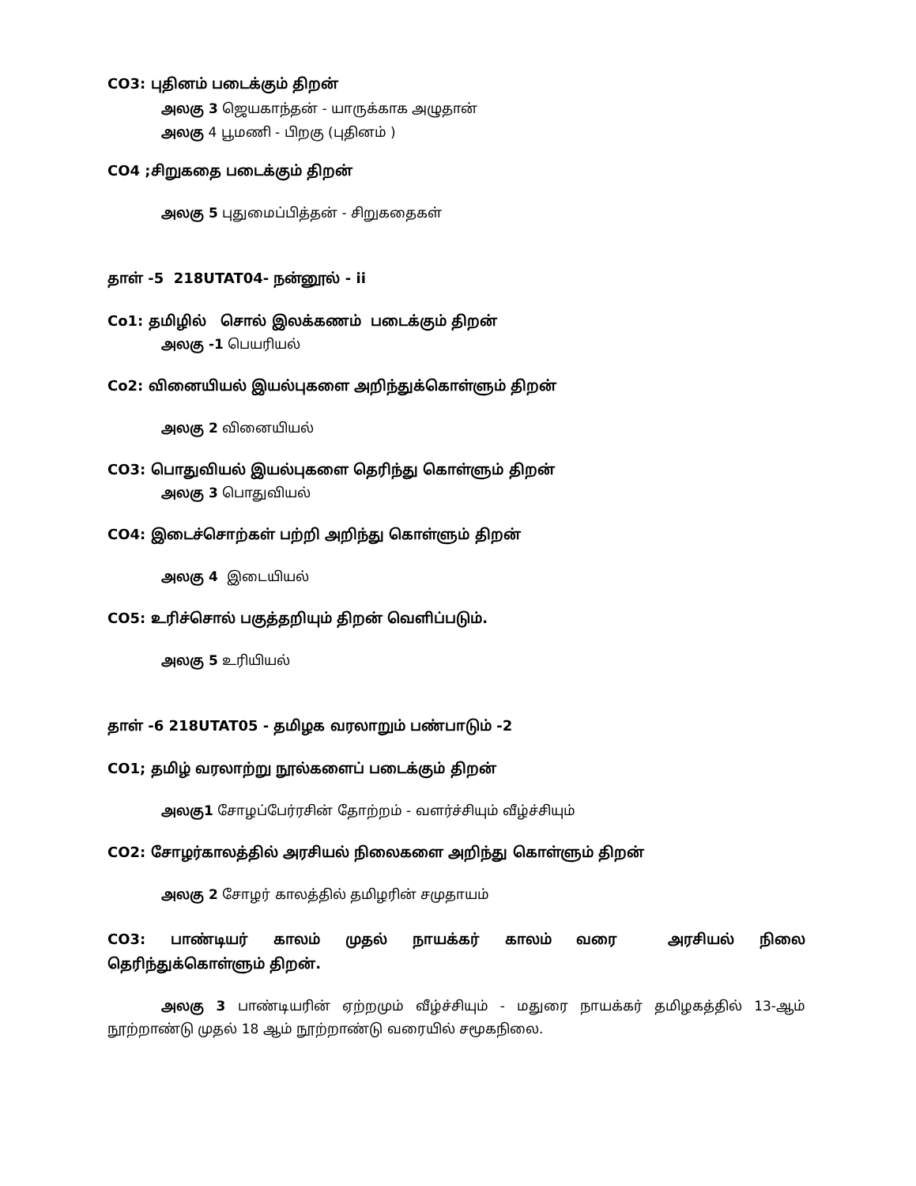CO3: புதினம் படைக்கும் திறன்
அலகு 3 ஜெயகாந்தன் - யாருக்காக அழுதான்
அலகு 4 பூமணி - பிறகு (புதினம் )
CO4 ;சிறுகதை படைக்கும் திறன்
அலகு 5 புதுமைப்பித்தன் - சிறுகதைகள்
தாள் -5 218UTAT04- நன்னூல் - ii
Co1: தமிழில் சொல் இலக்கணம் படைக்கும் திறன்
அலகு -1 பெயரியல்
Co2: வினையியல் இயல்புகளை அறிந்துக்கொள்ளும் திறன்
அலகு 2 வினையியல்
CO3: பொதுவியல் இயல்புகளை தெரிந்து கொள்ளும் திறன்
அலகு 3 பொதுவியல்
CO4: இடைச்சொற்கள் பற்றி அறிந்து கொள்ளும் திறன்
அலகு 4 இடையியல்
CO5: உரிச்சொல் பகுத்தறியும் திறன் வெளிப்படும்.
அலகு 5 உரியியல்
தாள் -6 218UTAT05 - தமிழக வரலாறும் பண்பாடும் -2
CO1; தமிழ் வரலாற்று நூல்களைப் படைக்கும் திறன்
அலகு1 சோழப்பேர்ரசின் தோற்றம் - வளர்ச்சியும் வீழ்ச்சியும்
CO2: சோழர்காலத்தில் அரசியல் நிலைகளை அறிந்து கொள்ளும் திறன்
அலகு 2 சோழர் காலத்தில் தமிழரின் சமுதாயம்
CO3: பாண்டியர் காலம் முதல் நாயக்கர் காலம் வரை அரசியல் நிலை தெரிந்துக்கொள்ளும் திறன்.
அலகு 3 பாண்டியரின் ஏற்றமும் வீழ்ச்சியும் - மதுரை நாயக்கர் தமிழகத்தில் 13-ஆம் நூற்றாண்டு முதல் 18 ஆம் நூற்றாண்டு வரையில் சமூகநிலை.